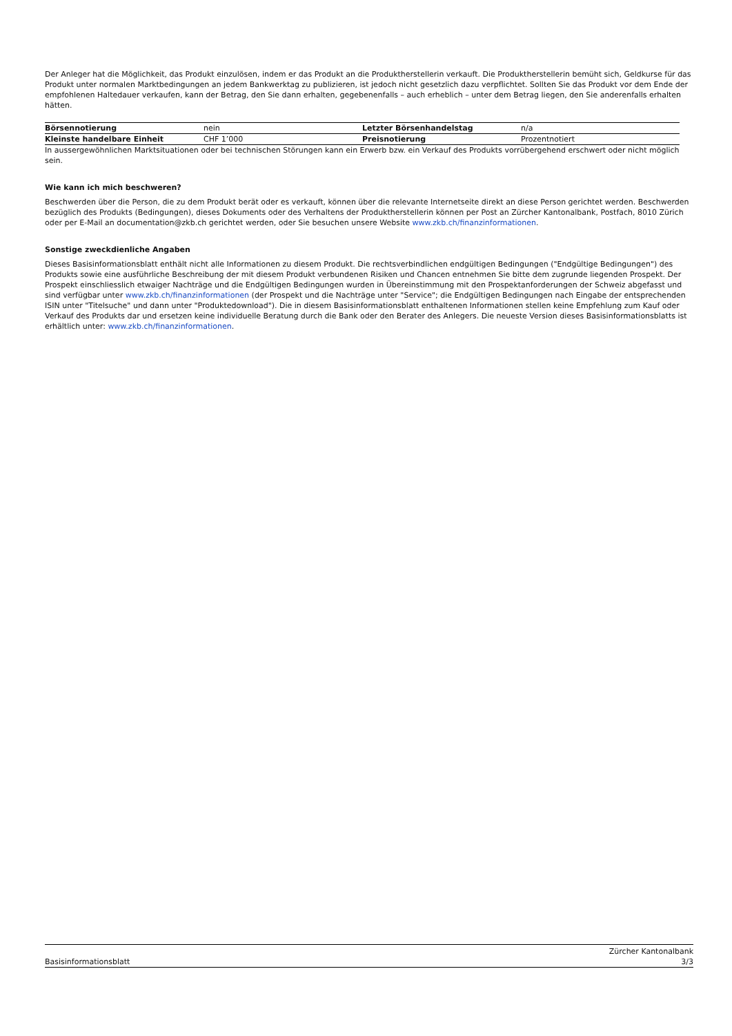Der Anleger hat die Möglichkeit, das Produkt einzulösen, indem er das Produkt an die Produktherstellerin verkauft. Die Produktherstellerin bemüht sich, Geldkurse für das Produkt unter normalen Marktbedingungen an jedem Bankwerktag zu publizieren, ist jedoch nicht gesetzlich dazu verpflichtet. Sollten Sie das Produkt vor dem Ende der empfohlenen Haltedauer verkaufen, kann der Betrag, den Sie dann erhalten, gegebenenfalls – auch erheblich – unter dem Betrag liegen, den Sie anderenfalls erhalten hätten.
| Börsennotierung | nein | Letzter Börsenhandelstag | n/a |
| Kleinste handelbare Einheit | CHF 1’000 | Preisnotierung | Prozentnotiert |
In aussergewöhnlichen Marktsituationen oder bei technischen Störungen kann ein Erwerb bzw. ein Verkauf des Produkts vorrübergehend erschwert oder nicht möglich sein.
Wie kann ich mich beschweren?
Beschwerden über die Person, die zu dem Produkt berät oder es verkauft, können über die relevante Internetseite direkt an diese Person gerichtet werden. Beschwerden bezüglich des Produkts (Bedingungen), dieses Dokuments oder des Verhaltens der Produktherstellerin können per Post an Zürcher Kantonalbank, Postfach, 8010 Zürich oder per E-Mail an documentation@zkb.ch gerichtet werden, oder Sie besuchen unsere Website www.zkb.ch/finanzinformationen.
Sonstige zweckdienliche Angaben
Dieses Basisinformationsblatt enthält nicht alle Informationen zu diesem Produkt. Die rechtsverbindlichen endgültigen Bedingungen ("Endgültige Bedingungen") des Produkts sowie eine ausführliche Beschreibung der mit diesem Produkt verbundenen Risiken und Chancen entnehmen Sie bitte dem zugrunde liegenden Prospekt. Der Prospekt einschliesslich etwaiger Nachträge und die Endgültigen Bedingungen wurden in Übereinstimmung mit den Prospektanforderungen der Schweiz abgefasst und sind verfügbar unter www.zkb.ch/finanzinformationen (der Prospekt und die Nachträge unter "Service"; die Endgültigen Bedingungen nach Eingabe der entsprechenden ISIN unter "Titelsuche" und dann unter "Produktedownload"). Die in diesem Basisinformationsblatt enthaltenen Informationen stellen keine Empfehlung zum Kauf oder Verkauf des Produkts dar und ersetzen keine individuelle Beratung durch die Bank oder den Berater des Anlegers. Die neueste Version dieses Basisinformationsblatts ist erhältlich unter: www.zkb.ch/finanzinformationen.
Basisinformationsblatt Zürcher Kantonalbank
3/3